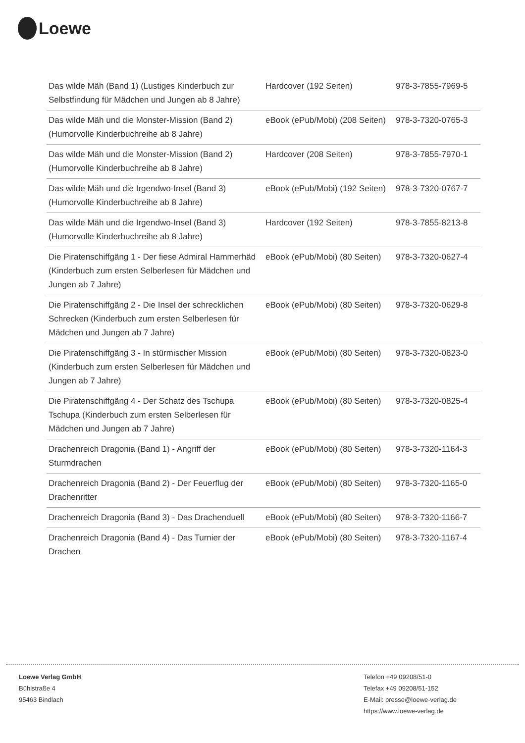Loewe
| Das wilde Mäh (Band 1) (Lustiges Kinderbuch zur Selbstfindung für Mädchen und Jungen ab 8 Jahre) | Hardcover (192 Seiten) | 978-3-7855-7969-5 |
| Das wilde Mäh und die Monster-Mission (Band 2) (Humorvolle Kinderbuchreihe ab 8 Jahre) | eBook (ePub/Mobi) (208 Seiten) | 978-3-7320-0765-3 |
| Das wilde Mäh und die Monster-Mission (Band 2) (Humorvolle Kinderbuchreihe ab 8 Jahre) | Hardcover (208 Seiten) | 978-3-7855-7970-1 |
| Das wilde Mäh und die Irgendwo-Insel (Band 3) (Humorvolle Kinderbuchreihe ab 8 Jahre) | eBook (ePub/Mobi) (192 Seiten) | 978-3-7320-0767-7 |
| Das wilde Mäh und die Irgendwo-Insel (Band 3) (Humorvolle Kinderbuchreihe ab 8 Jahre) | Hardcover (192 Seiten) | 978-3-7855-8213-8 |
| Die Piratenschiffgäng 1 - Der fiese Admiral Hammerhäd (Kinderbuch zum ersten Selberlesen für Mädchen und Jungen ab 7 Jahre) | eBook (ePub/Mobi) (80 Seiten) | 978-3-7320-0627-4 |
| Die Piratenschiffgäng 2 - Die Insel der schrecklichen Schrecken (Kinderbuch zum ersten Selberlesen für Mädchen und Jungen ab 7 Jahre) | eBook (ePub/Mobi) (80 Seiten) | 978-3-7320-0629-8 |
| Die Piratenschiffgäng 3 - In stürmischer Mission (Kinderbuch zum ersten Selberlesen für Mädchen und Jungen ab 7 Jahre) | eBook (ePub/Mobi) (80 Seiten) | 978-3-7320-0823-0 |
| Die Piratenschiffgäng 4 - Der Schatz des Tschupa Tschupa (Kinderbuch zum ersten Selberlesen für Mädchen und Jungen ab 7 Jahre) | eBook (ePub/Mobi) (80 Seiten) | 978-3-7320-0825-4 |
| Drachenreich Dragonia (Band 1) - Angriff der Sturmdrachen | eBook (ePub/Mobi) (80 Seiten) | 978-3-7320-1164-3 |
| Drachenreich Dragonia (Band 2) - Der Feuerflug der Drachenritter | eBook (ePub/Mobi) (80 Seiten) | 978-3-7320-1165-0 |
| Drachenreich Dragonia (Band 3) - Das Drachenduell | eBook (ePub/Mobi) (80 Seiten) | 978-3-7320-1166-7 |
| Drachenreich Dragonia (Band 4) - Das Turnier der Drachen | eBook (ePub/Mobi) (80 Seiten) | 978-3-7320-1167-4 |
Loewe Verlag GmbH
Bühlstraße 4
95463 Bindlach
Telefon +49 09208/51-0
Telefax +49 09208/51-152
E-Mail: presse@loewe-verlag.de
https://www.loewe-verlag.de